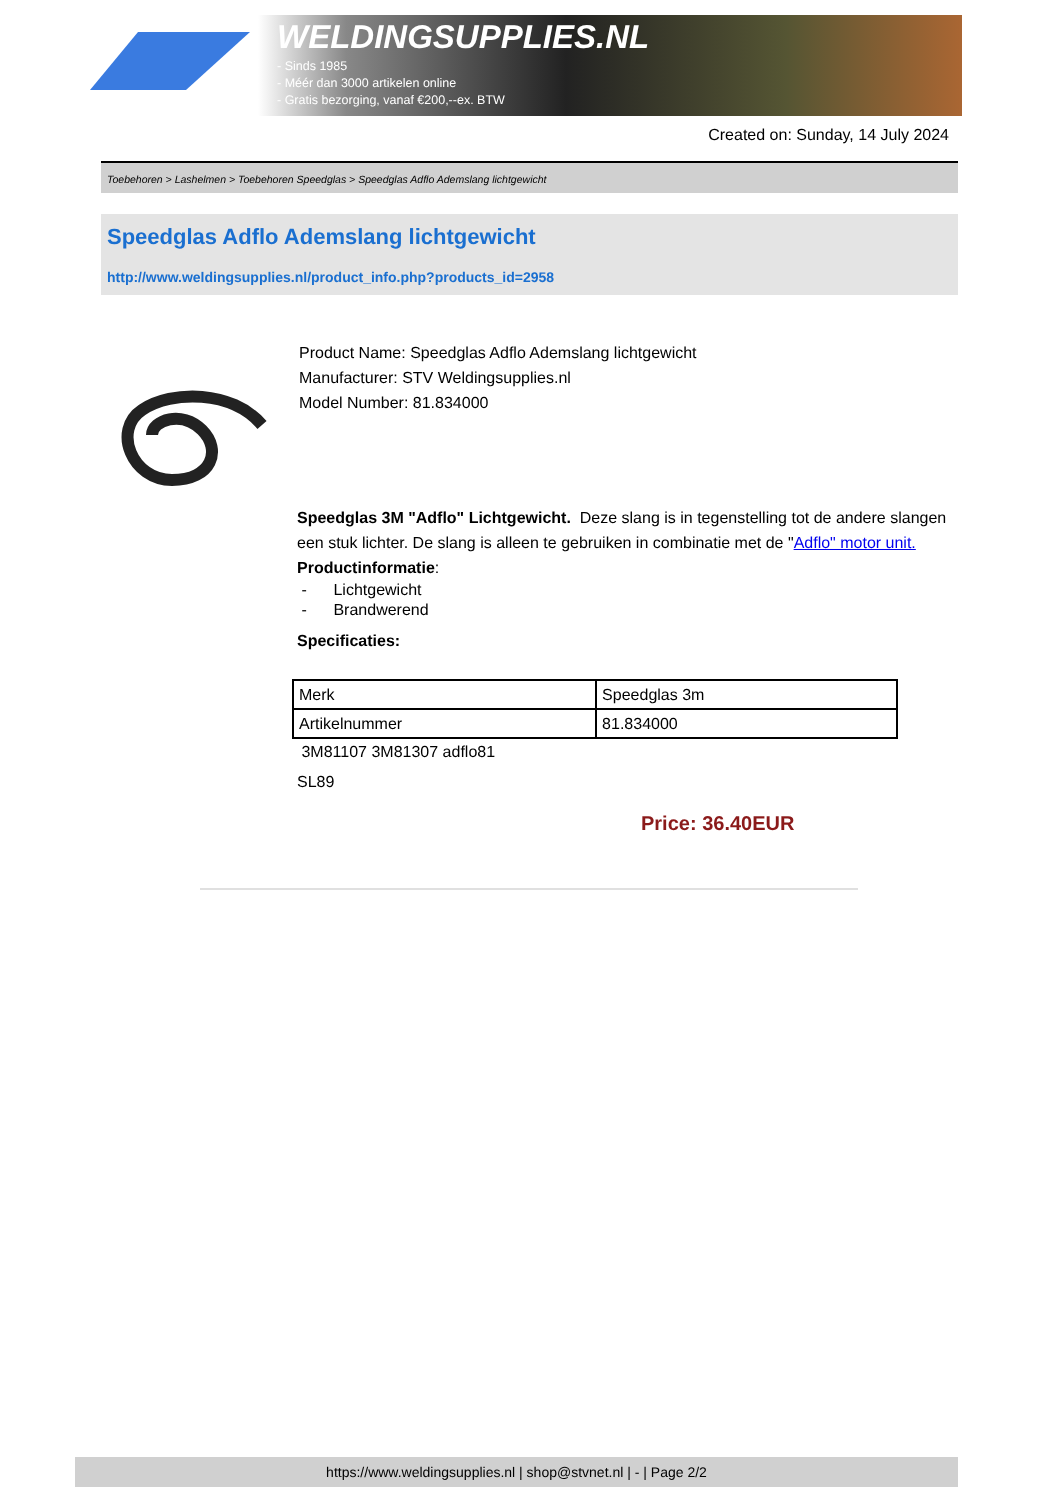WELDINGSUPPLIES.NL
- Sinds 1985
- Méér dan 3000 artikelen online
- Gratis bezorging, vanaf €200,--ex. BTW
Created on: Sunday, 14 July 2024
Toebehoren > Lashelmen > Toebehoren Speedglas > Speedglas Adflo Ademslang lichtgewicht
Speedglas Adflo Ademslang lichtgewicht
http://www.weldingsupplies.nl/product_info.php?products_id=2958
Product Name: Speedglas Adflo Ademslang lichtgewicht
Manufacturer: STV Weldingsupplies.nl
Model Number: 81.834000
Speedglas 3M "Adflo" Lichtgewicht. Deze slang is in tegenstelling tot de andere slangen een stuk lichter. De slang is alleen te gebruiken in combinatie met de "Adflo" motor unit.
Productinformatie:
- Lichtgewicht
- Brandwerend
Specificaties:
| Merk | Speedglas 3m |
| Artikelnummer | 81.834000 |
3M81107 3M81307 adflo81
SL89
Price: 36.40EUR
https://www.weldingsupplies.nl | shop@stvnet.nl | - | Page 2/2